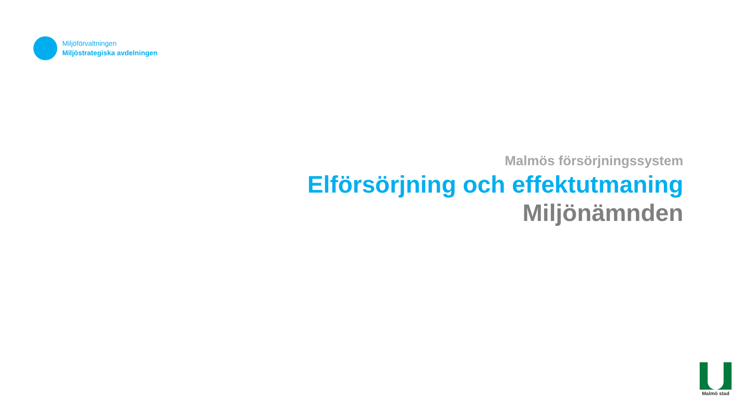Miljöförvaltningen
Miljöstrategiska avdelningen
Malmös försörjningssystem
Elförsörjning och effektutmaning
Miljönämnden
Malmö stad